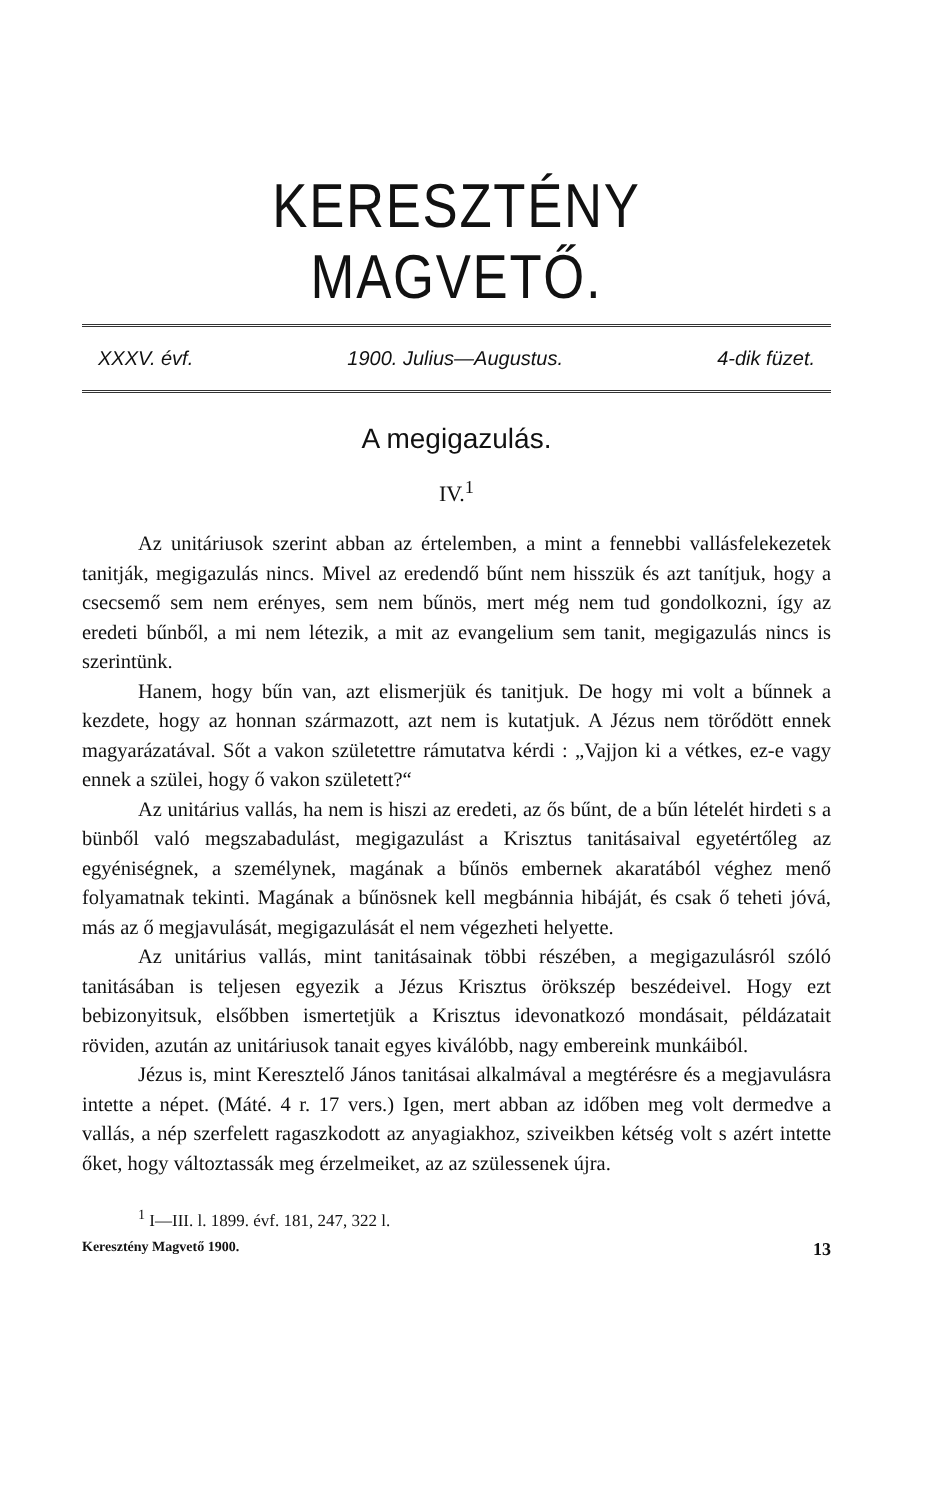KERESZTÉNY MAGVETŐ.
XXXV. évf. 1900. Julius—Augustus. 4-dik füzet.
A megigazulás.
IV.<sup>1</sup>
Az unitáriusok szerint abban az értelemben, a mint a fennebbi vallásfelekezetek tanitják, megigazulás nincs. Mivel az eredendő bűnt nem hisszük és azt tanítjuk, hogy a csecsemő sem nem erényes, sem nem bűnös, mert még nem tud gondolkozni, így az eredeti bűnből, a mi nem létezik, a mit az evangelium sem tanit, megigazulás nincs is szerintünk.
Hanem, hogy bűn van, azt elismerjük és tanitjuk. De hogy mi volt a bűnnek a kezdete, hogy az honnan származott, azt nem is kutatjuk. A Jézus nem törődött ennek magyarázatával. Sőt a vakon születettre rámutatva kérdi : „Vajjon ki a vétkes, ez-e vagy ennek a szülei, hogy ő vakon született?“
Az unitárius vallás, ha nem is hiszi az eredeti, az ős bűnt, de a bűn lételét hirdeti s a bünből való megszabadulást, megigazulást a Krisztus tanitásaival egyetértőleg az egyéniségnek, a személynek, magának a bűnös embernek akaratából véghez menő folyamatnak tekinti. Magának a bűnösnek kell megbánnia hibáját, és csak ő teheti jóvá, más az ő megjavulását, megigazulását el nem végezheti helyette.
Az unitárius vallás, mint tanitásainak többi részében, a megigazulásról szóló tanitásában is teljesen egyezik a Jézus Krisztus örökszép beszédeivel. Hogy ezt bebizonyitsuk, elsőbben ismertetjük a Krisztus idevonatkozó mondásait, példázatait röviden, azután az unitáriusok tanait egyes kiválóbb, nagy embereink munkáiból.
Jézus is, mint Keresztelő János tanitásai alkalmával a megtérésre és a megjavulásra intette a népet. (Máté. 4 r. 17 vers.) Igen, mert abban az időben meg volt dermedve a vallás, a nép szerfelett ragaszkodott az anyagiakhoz, sziveikben kétség volt s azért intette őket, hogy változtassák meg érzelmeiket, az az szülessenek újra.
<sup>1</sup> I—III. l. 1899. évf. 181, 247, 322 l.
Keresztény Magvető 1900. 13